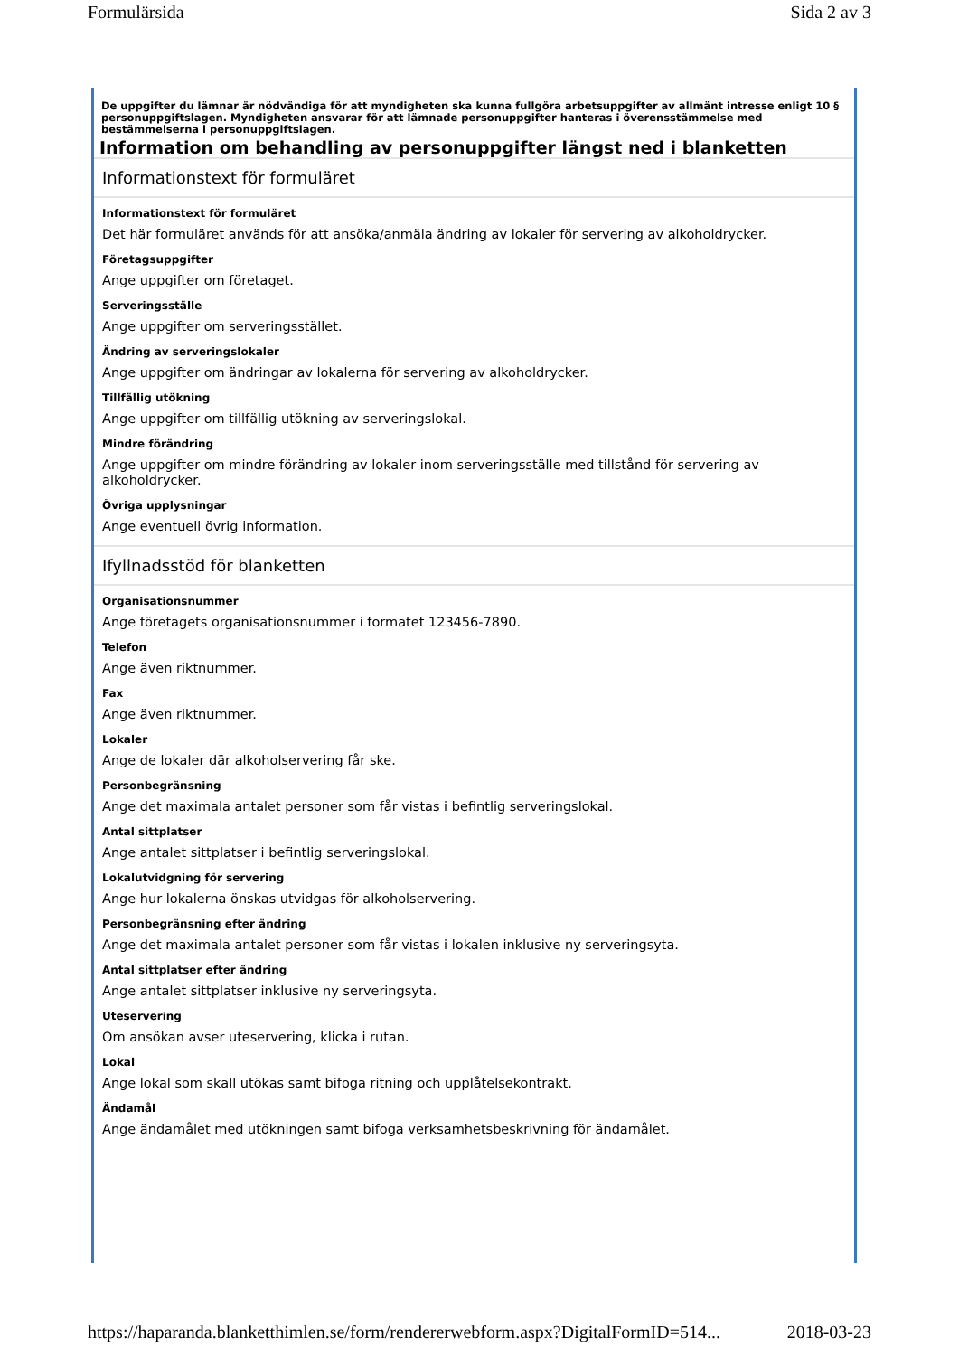Formulärsida Sida 2 av 3
De uppgifter du lämnar är nödvändiga för att myndigheten ska kunna fullgöra arbetsuppgifter av allmänt intresse enligt 10 § personuppgiftslagen. Myndigheten ansvarar för att lämnade personuppgifter hanteras i överensstämmelse med bestämmelserna i personuppgiftslagen.
Information om behandling av personuppgifter längst ned i blanketten
Informationstext för formuläret
Informationstext för formuläret
Det här formuläret används för att ansöka/anmäla ändring av lokaler för servering av alkoholdrycker.
Företagsuppgifter
Ange uppgifter om företaget.
Serveringsställe
Ange uppgifter om serveringsstället.
Ändring av serveringslokaler
Ange uppgifter om ändringar av lokalerna för servering av alkoholdrycker.
Tillfällig utökning
Ange uppgifter om tillfällig utökning av serveringslokal.
Mindre förändring
Ange uppgifter om mindre förändring av lokaler inom serveringsställe med tillstånd för servering av alkoholdrycker.
Övriga upplysningar
Ange eventuell övrig information.
Ifyllnadsstöd för blanketten
Organisationsnummer
Ange företagets organisationsnummer i formatet 123456-7890.
Telefon
Ange även riktnummer.
Fax
Ange även riktnummer.
Lokaler
Ange de lokaler där alkoholservering får ske.
Personbegränsning
Ange det maximala antalet personer som får vistas i befintlig serveringslokal.
Antal sittplatser
Ange antalet sittplatser i befintlig serveringslokal.
Lokalutvidgning för servering
Ange hur lokalerna önskas utvidgas för alkoholservering.
Personbegränsning efter ändring
Ange det maximala antalet personer som får vistas i lokalen inklusive ny serveringsyta.
Antal sittplatser efter ändring
Ange antalet sittplatser inklusive ny serveringsyta.
Uteservering
Om ansökan avser uteservering, klicka i rutan.
Lokal
Ange lokal som skall utökas samt bifoga ritning och upplåtelsekontrakt.
Ändamål
Ange ändamålet med utökningen samt bifoga verksamhetsbeskrivning för ändamålet.
https://haparanda.blanketthimlen.se/form/rendererwebform.aspx?DigitalFormID=514... 2018-03-23